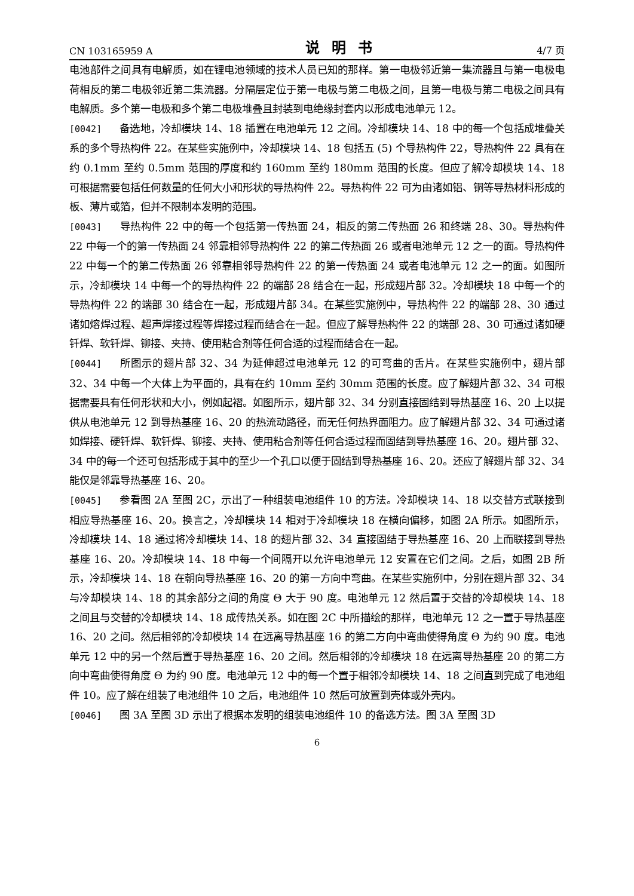CN 103165959 A 说明书 4/7 页
电池部件之间具有电解质，如在锂电池领域的技术人员已知的那样。第一电极邻近第一集流器且与第一电极电荷相反的第二电极邻近第二集流器。分隔层定位于第一电极与第二电极之间，且第一电极与第二电极之间具有电解质。多个第一电极和多个第二电极堆叠且封装到电绝缘封套内以形成电池单元 12。
[0042] 备选地，冷却模块 14、18 插置在电池单元 12 之间。冷却模块 14、18 中的每一个包括成堆叠关系的多个导热构件 22。在某些实施例中，冷却模块 14、18 包括五 (5) 个导热构件 22，导热构件 22 具有在约 0.1mm 至约 0.5mm 范围的厚度和约 160mm 至约 180mm 范围的长度。但应了解冷却模块 14、18 可根据需要包括任何数量的任何大小和形状的导热构件 22。导热构件 22 可为由诸如铝、铜等导热材料形成的板、薄片或箔，但并不限制本发明的范围。
[0043] 导热构件 22 中的每一个包括第一传热面 24，相反的第二传热面 26 和终端 28、30。导热构件 22 中每一个的第一传热面 24 邻靠相邻导热构件 22 的第二传热面 26 或者电池单元 12 之一的面。导热构件 22 中每一个的第二传热面 26 邻靠相邻导热构件 22 的第一传热面 24 或者电池单元 12 之一的面。如图所示，冷却模块 14 中每一个的导热构件 22 的端部 28 结合在一起，形成翅片部 32。冷却模块 18 中每一个的导热构件 22 的端部 30 结合在一起，形成翅片部 34。在某些实施例中，导热构件 22 的端部 28、30 通过诸如熔焊过程、超声焊接过程等焊接过程而结合在一起。但应了解导热构件 22 的端部 28、30 可通过诸如硬钎焊、软钎焊、铆接、夹持、使用粘合剂等任何合适的过程而结合在一起。
[0044] 所图示的翅片部 32、34 为延伸超过电池单元 12 的可弯曲的舌片。在某些实施例中，翅片部 32、34 中每一个大体上为平面的，具有在约 10mm 至约 30mm 范围的长度。应了解翅片部 32、34 可根据需要具有任何形状和大小，例如起褶。如图所示，翅片部 32、34 分别直接固结到导热基座 16、20 上以提供从电池单元 12 到导热基座 16、20 的热流动路径，而无任何热界面阻力。应了解翅片部 32、34 可通过诸如焊接、硬钎焊、软钎焊、铆接、夹持、使用粘合剂等任何合适过程而固结到导热基座 16、20。翅片部 32、34 中的每一个还可包括形成于其中的至少一个孔口以便于固结到导热基座 16、20。还应了解翅片部 32、34 能仅是邻靠导热基座 16、20。
[0045] 参看图 2A 至图 2C，示出了一种组装电池组件 10 的方法。冷却模块 14、18 以交替方式联接到相应导热基座 16、20。换言之，冷却模块 14 相对于冷却模块 18 在横向偏移，如图 2A 所示。如图所示，冷却模块 14、18 通过将冷却模块 14、18 的翅片部 32、34 直接固结于导热基座 16、20 上而联接到导热基座 16、20。冷却模块 14、18 中每一个间隔开以允许电池单元 12 安置在它们之间。之后，如图 2B 所示，冷却模块 14、18 在朝向导热基座 16、20 的第一方向中弯曲。在某些实施例中，分别在翅片部 32、34 与冷却模块 14、18 的其余部分之间的角度 Θ 大于 90 度。电池单元 12 然后置于交替的冷却模块 14、18 之间且与交替的冷却模块 14、18 成传热关系。如在图 2C 中所描绘的那样，电池单元 12 之一置于导热基座 16、20 之间。然后相邻的冷却模块 14 在远离导热基座 16 的第二方向中弯曲使得角度 Θ 为约 90 度。电池单元 12 中的另一个然后置于导热基座 16、20 之间。然后相邻的冷却模块 18 在远离导热基座 20 的第二方向中弯曲使得角度 Θ 为约 90 度。电池单元 12 中的每一个置于相邻冷却模块 14、18 之间直到完成了电池组件 10。应了解在组装了电池组件 10 之后，电池组件 10 然后可放置到壳体或外壳内。
[0046] 图 3A 至图 3D 示出了根据本发明的组装电池组件 10 的备选方法。图 3A 至图 3D
6